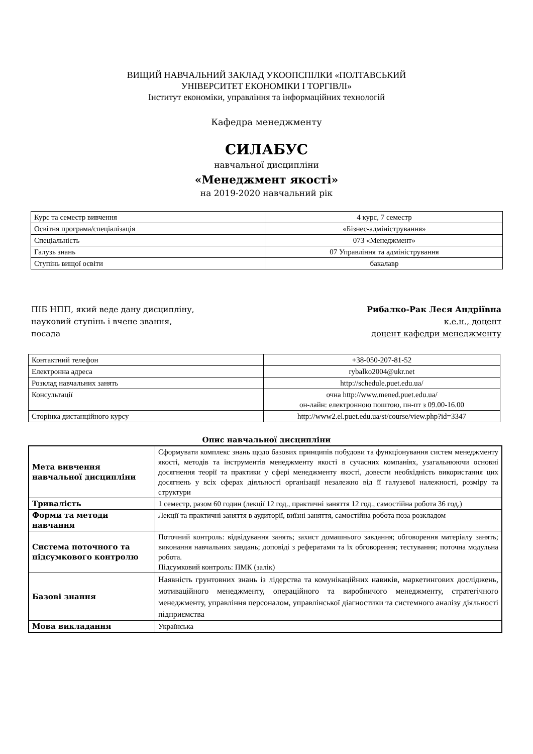ВИЩИЙ НАВЧАЛЬНИЙ ЗАКЛАД УКООПСПІЛКИ «ПОЛТАВСЬКИЙ
УНІВЕРСИТЕТ ЕКОНОМІКИ І ТОРГІВЛІ»
Інститут економіки, управління та інформаційних технологій
Кафедра менеджменту
СИЛАБУС
навчальної дисципліни
«Менеджмент якості»
на 2019-2020 навчальний рік
| Курс та семестр вивчення | 4 курс, 7 семестр |
| Освітня програма/спеціалізація | «Бізнес-адміністрування» |
| Спеціальність | 073 «Менеджмент» |
| Галузь знань | 07 Управління та адміністрування |
| Ступінь вищої освіти | бакалавр |
ПІБ НПП, який веде дану дисципліну,
науковий ступінь і вчене звання,
посада
Рибалко-Рак Леся Андріївна
к.е.н., доцент
доцент кафедри менеджменту
| Контактний телефон | +38-050-207-81-52 |
| Електронна адреса | rybalko2004@ukr.net |
| Розклад навчальних занять | http://schedule.puet.edu.ua/ |
| Консультації | очна http://www.mened.puet.edu.ua/ он-лайн: електронною поштою, пн-пт з 09.00-16.00 |
| Сторінка дистанційного курсу | http://www2.el.puet.edu.ua/st/course/view.php?id=3347 |
Опис навчальної дисципліни
| Мета вивчення навчальної дисципліни | Сформувати комплекс знань щодо базових принципів побудови та функціонування систем менеджменту якості, методів та інструментів менеджменту якості в сучасних компаніях, узагальнюючи основні досягнення теорії та практики у сфері менеджменту якості, довести необхідність використання цих досягнень у всіх сферах діяльності організації незалежно від її галузевої належності, розміру та структури |
| Тривалість | 1 семестр, разом 60 годин (лекції 12 год., практичні заняття 12 год., самостійна робота 36 год.) |
| Форми та методи навчання | Лекції та практичні заняття в аудиторії, виїзні заняття, самостійна робота поза розкладом |
| Системa поточного та підсумкового контролю | Поточний контроль: відвідування занять; захист домашнього завдання; обговорення матеріалу занять; виконання навчальних завдань; доповіді з рефератами та їх обговорення; тестування; поточна модульна робота. Підсумковий контроль: ПМК (залік) |
| Базові знання | Наявність грунтовних знань із лідерства та комунікаційних навиків, маркетингових досліджень, мотиваційного менеджменту, операційного та виробничого менеджменту, стратегічного менеджменту, управління персоналом, управлінської діагностики та системного аналізу діяльності підприємства |
| Мова викладання | Українська |